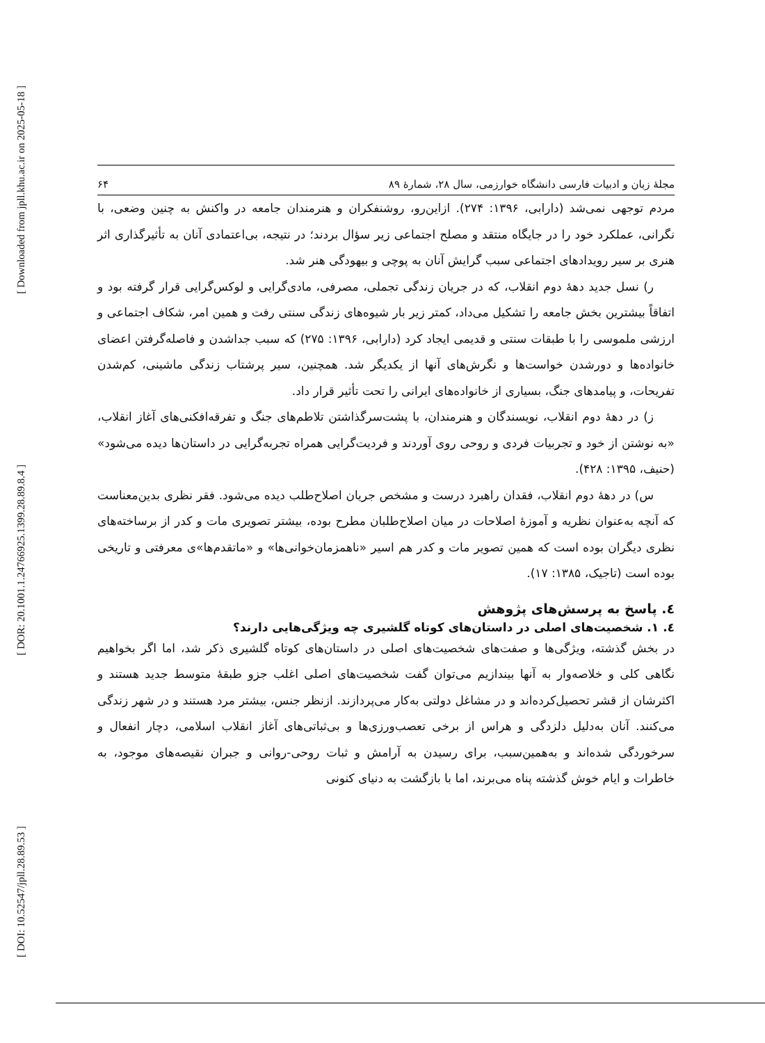[ Downloaded from jpll.khu.ac.ir on 2025-05-18 ]
[ DOR: 20.1001.1.24766925.1399.28.89.8.4 ]
[ DOI: 10.52547/jpll.28.89.53 ]
مجلهٔ زبان و ادبیات فارسی دانشگاه خوارزمی، سال ۲۸، شمارهٔ ۸۹ ۶۴
مردم توجهی نمی‌شد (دارابی، ۱۳۹۶: ۲۷۴). ازاین‌رو، روشنفکران و هنرمندان جامعه در واکنش به چنین وضعی، با نگرانی، عملکرد خود را در جایگاه منتقد و مصلح اجتماعی زیر سؤال بردند؛ در نتیجه، بی‌اعتمادی آنان به تأثیرگذاری اثر هنری بر سیر رویدادهای اجتماعی سبب گرایش آنان به پوچی و بیهودگی هنر شد.
ر) نسل جدید دهۀ دوم انقلاب، که در جریان زندگی تجملی، مصرفی، مادی‌گرایی و لوکس‌گرایی قرار گرفته بود و اتفاقاً بیشترین بخش جامعه را تشکیل می‌داد، کمتر زیر بار شیوه‌های زندگی سنتی رفت و همین امر، شکاف اجتماعی و ارزشی ملموسی را با طبقات سنتی و قدیمی ایجاد کرد (دارابی، ۱۳۹۶: ۲۷۵) که سبب جداشدن و فاصله‌گرفتن اعضای خانواده‌ها و دورشدن خواست‌ها و نگرش‌های آنها از یکدیگر شد. همچنین، سیر پرشتاب زندگی ماشینی، کم‌شدن تفریحات، و پیامدهای جنگ، بسیاری از خانواده‌های ایرانی را تحت تأثیر قرار داد.
ز) در دهۀ دوم انقلاب، نویسندگان و هنرمندان، با پشت‌سرگذاشتن تلاطم‌های جنگ و تفرقه‌افکنی‌های آغاز انقلاب، «به نوشتن از خود و تجربیات فردی و روحی روی آوردند و فردیت‌گرایی همراه تجربه‌گرایی در داستان‌ها دیده می‌شود» (حنیف، ۱۳۹۵: ۴۲۸).
س) در دهۀ دوم انقلاب، فقدان راهبرد درست و مشخص جریان اصلاح‌طلب دیده می‌شود. فقر نظری بدین‌معناست که آنچه به‌عنوان نظریه و آموزۀ اصلاحات در میان اصلاح‌طلبان مطرح بوده، بیشتر تصویری مات و کدر از برساخته‌های نظری دیگران بوده است که همین تصویر مات و کدر هم اسیر «ناهمزمان‌خوانی‌ها» و «ماتقدم‌ها»ی معرفتی و تاریخی بوده است (تاجیک، ۱۳۸۵: ۱۷).
٤. پاسخ به پرسش‌های پژوهش
٤. ١. شخصیت‌های اصلی در داستان‌های کوتاه گلشیری چه ویژگی‌هایی دارند؟
در بخش گذشته، ویژگی‌ها و صفت‌های شخصیت‌های اصلی در داستان‌های کوتاه گلشیری ذکر شد، اما اگر بخواهیم نگاهی کلی و خلاصه‌وار به آنها بیندازیم می‌توان گفت شخصیت‌های اصلی اغلب جزو طبقۀ متوسط جدید هستند و اکثرشان از قشر تحصیل‌کرده‌اند و در مشاغل دولتی به‌کار می‌پردازند. ازنظر جنس، بیشتر مرد هستند و در شهر زندگی می‌کنند. آنان به‌دلیل دلزدگی و هراس از برخی تعصب‌ورزی‌ها و بی‌ثباتی‌های آغاز انقلاب اسلامی، دچار انفعال و سرخوردگی شده‌اند و به‌همین‌سبب، برای رسیدن به آرامش و ثبات روحی-روانی و جبران نقیصه‌های موجود، به خاطرات و ایام خوش گذشته پناه می‌برند، اما با بازگشت به دنیای کنونی